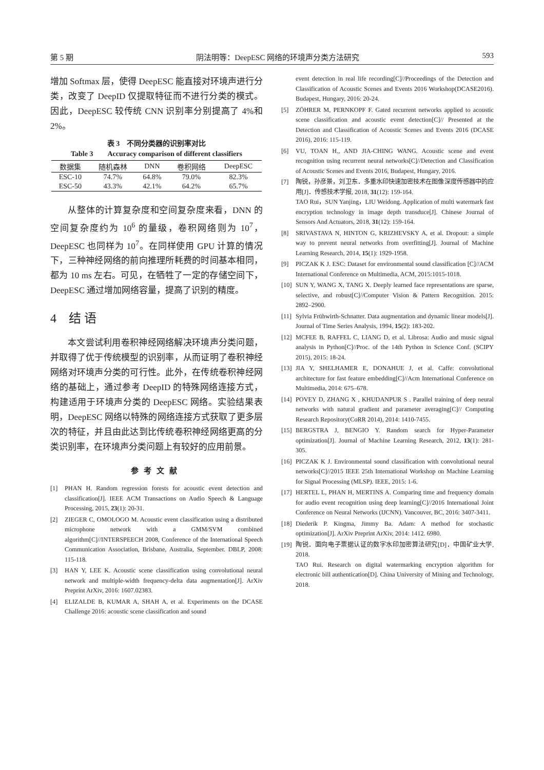第 5 期 阴法明等：DeepESC 网络的环境声分类方法研究 593
增加 Softmax 层，使得 DeepESC 能直接对环境声进行分类，改变了 DeepID 仅提取特征而不进行分类的模式。因此，DeepESC 较传统 CNN 识别率分别提高了 4%和 2%。
表 3　不同分类器的识别率对比
Table 3　　Accuracy comparison of different classifiers
| 数据集 | 随机森林 | DNN | 卷积网络 | DeepESC |
| --- | --- | --- | --- | --- |
| ESC-10 | 74.7% | 64.8% | 79.0% | 82.3% |
| ESC-50 | 43.3% | 42.1% | 64.2% | 65.7% |
从整体的计算复杂度和空间复杂度来看，DNN 的空间复杂度约为 10<sup>6</sup> 的量级，卷积网络则为 10<sup>7</sup>，DeepESC 也同样为 10<sup>7</sup>。在同样使用 GPU 计算的情况下，三种神经网络的前向推理所耗费的时间基本相同，都为 10 ms 左右。可见，在牺牲了一定的存储空间下，DeepESC 通过增加网络容量，提高了识别的精度。
4　结 语
本文尝试利用卷积神经网络解决环境声分类问题，并取得了优于传统模型的识别率，从而证明了卷积神经网络对环境声分类的可行性。此外，在传统卷积神经网络的基础上，通过参考 DeepID 的特殊网络连接方式，构建适用于环境声分类的 DeepESC 网络。实验结果表明，DeepESC 网络以特殊的网络连接方式获取了更多层次的特征，并且由此达到比传统卷积神经网络更高的分类识别率，在环境声分类问题上有较好的应用前景。
参考文献
[1] PHAN H. Random regression forests for acoustic event detection and classification[J]. IEEE ACM Transactions on Audio Speech & Language Processing, 2015, 23(1): 20-31.
[2] ZIEGER C, OMOLOGO M. Acoustic event classification using a distributed microphone network with a GMM/SVM combined algorithm[C]//INTERSPEECH 2008, Conference of the International Speech Communication Association, Brisbane, Australia, September. DBLP, 2008: 115-118.
[3] HAN Y, LEE K. Acoustic scene classification using convolutional neural network and multiple-width frequency-delta data augmentation[J]. ArXiv Preprint ArXiv, 2016: 1607.02383.
[4] ELIZALDE B, KUMAR A, SHAH A, et al. Experiments on the DCASE Challenge 2016: acoustic scene classification and sound
event detection in real life recording[C]//Proceedings of the Detection and Classification of Acoustic Scenes and Events 2016 Workshop(DCASE2016). Budapest, Hungary, 2016: 20-24.
[5] ZÖHRER M, PERNKOPF F. Gated recurrent networks applied to acoustic scene classification and acoustic event detection[C]// Presented at the Detection and Classification of Acoustic Scenes and Events 2016 (DCASE 2016), 2016: 115-119.
[6] VU, TOAN H., AND JIA-CHING WANG. Acoustic scene and event recognition using recurrent neural networks[C]//Detection and Classification of Acoustic Scenes and Events 2016, Budapest, Hungary, 2016.
[7] 陶锐，孙彦景，刘卫东．多重水印快速加密技术在图像深度传感器中的应用[J]．传感技术学报, 2018, 31(12): 159-164.
TAO Rui，SUN Yanjing，LIU Weidong. Application of multi watermark fast encryption technology in image depth transduce[J]. Chinese Journal of Sensors And Actuators, 2018, 31(12): 159-164.
[8] SRIVASTAVA N, HINTON G, KRIZHEVSKY A, et al. Dropout: a simple way to prevent neural networks from overfitting[J]. Journal of Machine Learning Research, 2014, 15(1): 1929-1958.
[9] PICZAK K J. ESC: Dataset for environmental sound classification [C]//ACM International Conference on Multimedia, ACM, 2015:1015-1018.
[10] SUN Y, WANG X, TANG X. Deeply learned face representations are sparse, selective, and robust[C]//Computer Vision & Pattern Recognition. 2015: 2892–2900.
[11] Sylvia Frühwirth-Schnatter. Data augmentation and dynamic linear models[J]. Journal of Time Series Analysis, 1994, 15(2): 183-202.
[12] MCFEE B, RAFFEL C, LIANG D, et al. Librosa: Audio and music signal analysis in Python[C]//Proc. of the 14th Python in Science Conf. (SCIPY 2015), 2015: 18-24.
[13] JIA Y, SHELHAMER E, DONAHUE J, et al. Caffe: convolutional architecture for fast feature embedding[C]//Acm International Conference on Multimedia, 2014: 675–678.
[14] POVEY D, ZHANG X , KHUDANPUR S . Parallel training of deep neural networks with natural gradient and parameter averaging[C]// Computing Research Repository(CoRR 2014), 2014: 1410-7455.
[15] BERGSTRA J, BENGIO Y. Random search for Hyper-Parameter optimization[J]. Journal of Machine Learning Research, 2012, 13(1): 281-305.
[16] PICZAK K J. Environmental sound classification with convolutional neural networks[C]//2015 IEEE 25th International Workshop on Machine Learning for Signal Processing (MLSP). IEEE, 2015: 1-6.
[17] HERTEL L, PHAN H, MERTINS A. Comparing time and frequency domain for audio event recognition using deep learning[C]//2016 International Joint Conference on Neural Networks (IJCNN). Vancouver, BC, 2016: 3407-3411.
[18] Diederik P. Kingma, Jimmy Ba. Adam: A method for stochastic optimization[J]. ArXiv Preprint ArXiv, 2014: 1412. 6980.
[19] 陶锐．面向电子票据认证的数字水印加密算法研究[D]．中国矿业大学, 2018.
TAO Rui. Research on digital watermarking encryption algorithm for electronic bill authentication[D]. China University of Mining and Technology, 2018.